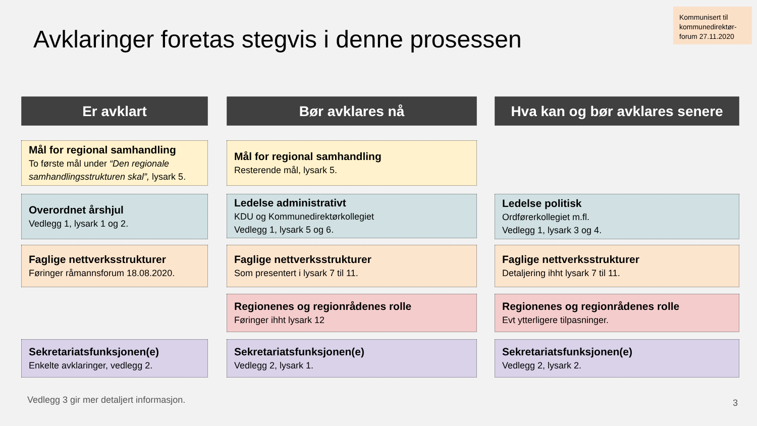Avklaringer foretas stegvis i denne prosessen
Kommunisert til kommunedirektør-forum 27.11.2020
Er avklart
Mål for regional samhandling
To første mål under “Den regionale samhandlingsstrukturen skal”, lysark 5.
Overordnet årshjul
Vedlegg 1, lysark 1 og 2.
Faglige nettverksstrukturer
Føringer råmannsforum 18.08.2020.
Sekretariatsfunksjonen(e)
Enkelte avklaringer, vedlegg 2.
Bør avklares nå
Mål for regional samhandling
Resterende mål, lysark 5.
Ledelse administrativt
KDU og Kommunedirektørkollegiet
Vedlegg 1, lysark 5 og 6.
Faglige nettverksstrukturer
Som presentert i lysark 7 til 11.
Regionenes og regionrådenes rolle
Føringer ihht lysark 12
Sekretariatsfunksjonen(e)
Vedlegg 2, lysark 1.
Hva kan og bør avklares senere
Ledelse politisk
Ordførerkollegiet m.fl.
Vedlegg 1, lysark 3 og 4.
Faglige nettverksstrukturer
Detaljering ihht lysark 7 til 11.
Regionenes og regionrådenes rolle
Evt ytterligere tilpasninger.
Sekretariatsfunksjonen(e)
Vedlegg 2, lysark 2.
Vedlegg 3 gir mer detaljert informasjon.
3